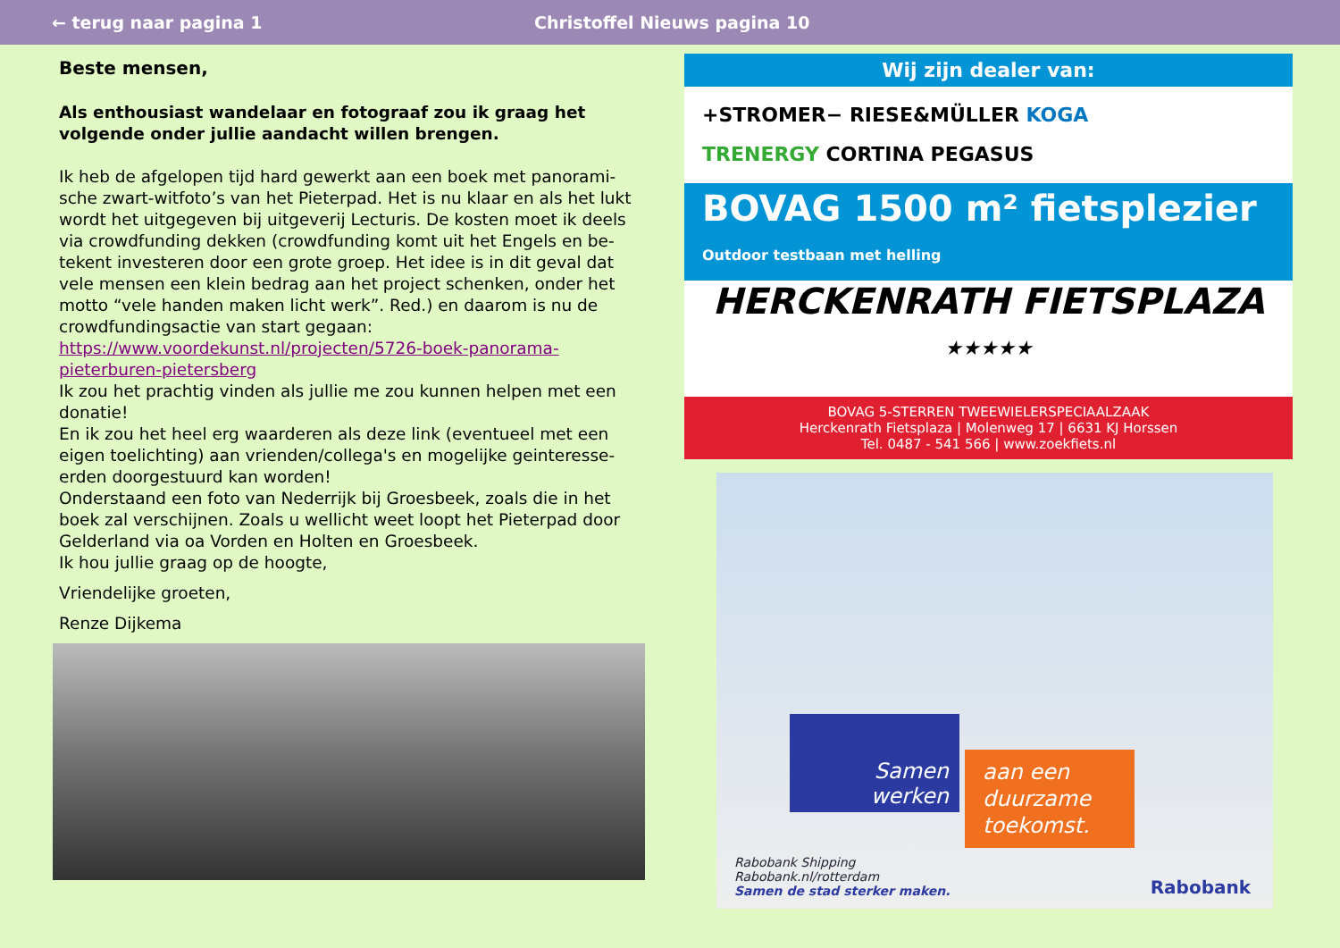← terug naar pagina 1 Christoffel Nieuws pagina 10
Beste mensen,
Als enthousiast wandelaar en fotograaf zou ik graag het volgende onder jullie aandacht willen brengen.
Ik heb de afgelopen tijd hard gewerkt aan een boek met panorami-sche zwart-witfoto’s van het Pieterpad. Het is nu klaar en als het lukt wordt het uitgegeven bij uitgeverij Lecturis. De kosten moet ik deels via crowdfunding dekken (crowdfunding komt uit het Engels en be-tekent investeren door een grote groep. Het idee is in dit geval dat vele mensen een klein bedrag aan het project schenken, onder het motto “vele handen maken licht werk”. Red.) en daarom is nu de crowdfundingsactie van start gegaan:
https://www.voordekunst.nl/projecten/5726-boek-panorama-pieterburen-pietersberg
Ik zou het prachtig vinden als jullie me zou kunnen helpen met een donatie!
En ik zou het heel erg waarderen als deze link (eventueel met een eigen toelichting) aan vrienden/collega's en mogelijke geinteresse-erden doorgestuurd kan worden!
Onderstaand een foto van Nederrijk bij Groesbeek, zoals die in het boek zal verschijnen. Zoals u wellicht weet loopt het Pieterpad door Gelderland via oa Vorden en Holten en Groesbeek.
Ik hou jullie graag op de hoogte,
Vriendelijke groeten,
Renze Dijkema
Wij zijn dealer van:
+STROMER− RIESE&MÜLLER KOGA
TRENERGY CORTINA PEGASUS
BOVAG 1500 m² fietsplezier Outdoor testbaan met helling
HERCKENRATH FIETSPLAZA
★★★★★
BOVAG 5-STERREN TWEEWIELERSPECIAALZAAK
Herckenrath Fietsplaza | Molenweg 17 | 6631 KJ Horssen
Tel. 0487 - 541 566 | www.zoekfiets.nl
Samen werken
aan een duurzame toekomst.
Rabobank Shipping
Rabobank.nl/rotterdam
Samen de stad sterker maken.
Rabobank